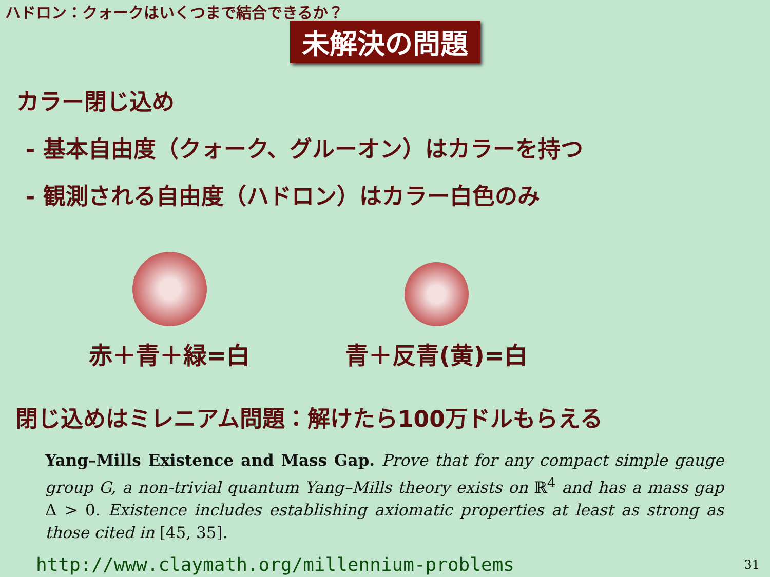ハドロン：クォークはいくつまで結合できるか？
未解決の問題
カラー閉じ込め
- 基本自由度（クォーク、グルーオン）はカラーを持つ
- 観測される自由度（ハドロン）はカラー白色のみ
赤＋青＋緑=白 青＋反青(黄)=白
閉じ込めはミレニアム問題：解けたら100万ドルもらえる
Yang–Mills Existence and Mass Gap. Prove that for any compact simple gauge group G, a non-trivial quantum Yang–Mills theory exists on ℝ<sup>4</sup> and has a mass gap Δ > 0. Existence includes establishing axiomatic properties at least as strong as those cited in [45, 35].
http://www.claymath.org/millennium-problems
31